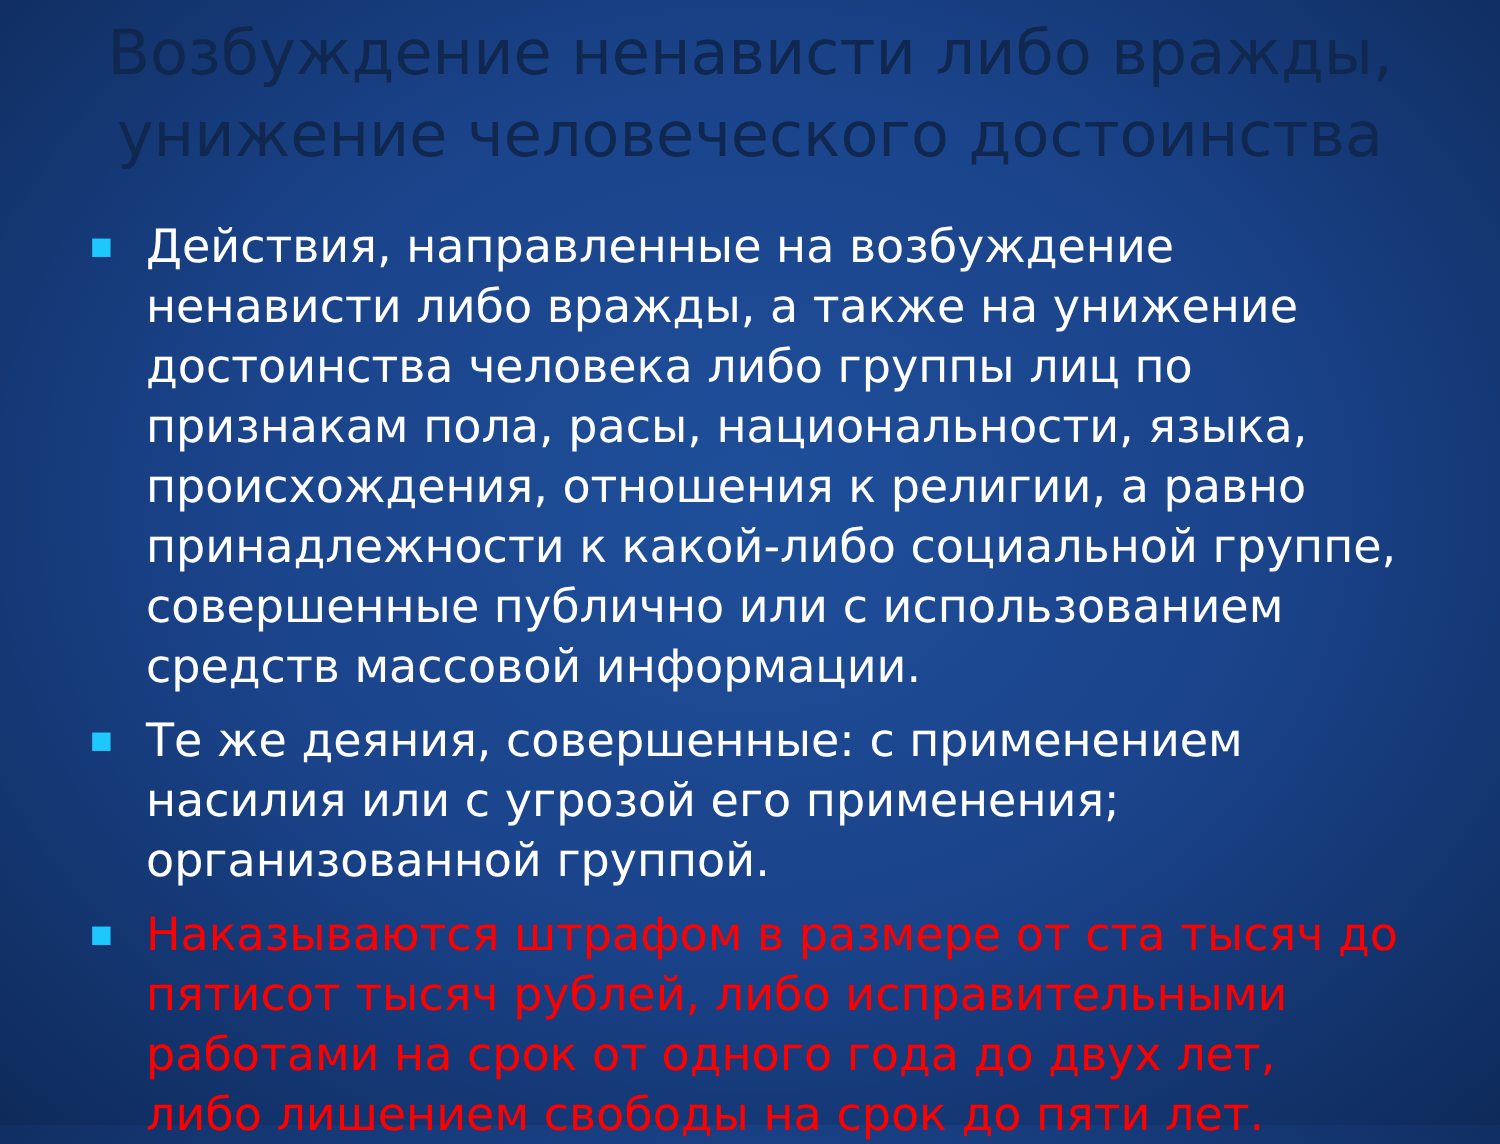Возбуждение ненависти либо вражды, унижение человеческого достоинства
■ Действия, направленные на возбуждение ненависти либо вражды, а также на унижение достоинства человека либо группы лиц по признакам пола, расы, национальности, языка, происхождения, отношения к религии, а равно принадлежности к какой-либо социальной группе, совершенные публично или с использованием средств массовой информации.
■ Те же деяния, совершенные: с применением насилия или с угрозой его применения; организованной группой.
■ Наказываются штрафом в размере от ста тысяч до пятисот тысяч рублей, либо исправительными работами на срок от одного года до двух лет, либо лишением свободы на срок до пяти лет.